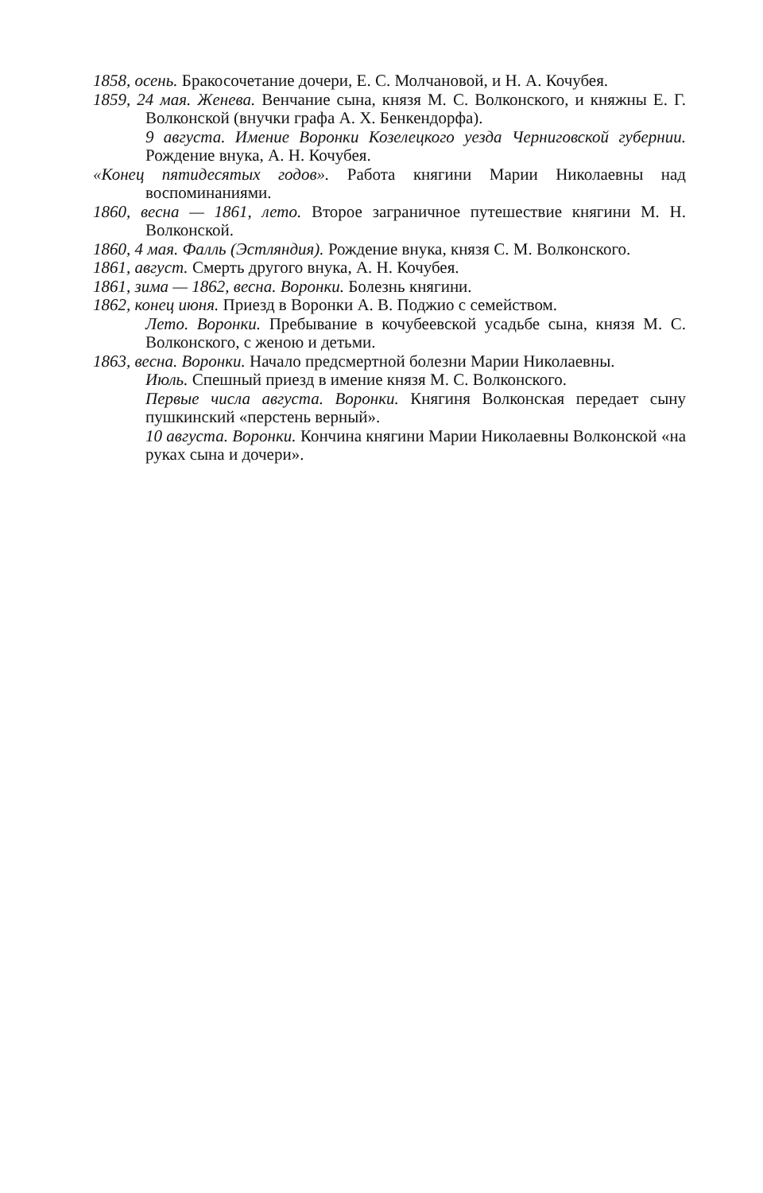1858, осень. Бракосочетание дочери, Е. С. Молчановой, и Н. А. Кочубея.
1859, 24 мая. Женева. Венчание сына, князя М. С. Волконского, и княжны Е. Г. Волконской (внучки графа А. Х. Бенкендорфа).
9 августа. Имение Воронки Козелецкого уезда Черниговской губернии. Рождение внука, А. Н. Кочубея.
«Конец пятидесятых годов». Работа княгини Марии Николаевны над воспоминаниями.
1860, весна — 1861, лето. Второе заграничное путешествие княгини М. Н. Волконской.
1860, 4 мая. Фалль (Эстляндия). Рождение внука, князя С. М. Волконского.
1861, август. Смерть другого внука, А. Н. Кочубея.
1861, зима — 1862, весна. Воронки. Болезнь княгини.
1862, конец июня. Приезд в Воронки А. В. Поджио с семейством.
Лето. Воронки. Пребывание в кочубеевской усадьбе сына, князя М. С. Волконского, с женою и детьми.
1863, весна. Воронки. Начало предсмертной болезни Марии Николаевны.
Июль. Спешный приезд в имение князя М. С. Волконского.
Первые числа августа. Воронки. Княгиня Волконская передает сыну пушкинский «перстень верный».
10 августа. Воронки. Кончина княгини Марии Николаевны Волконской «на руках сына и дочери».